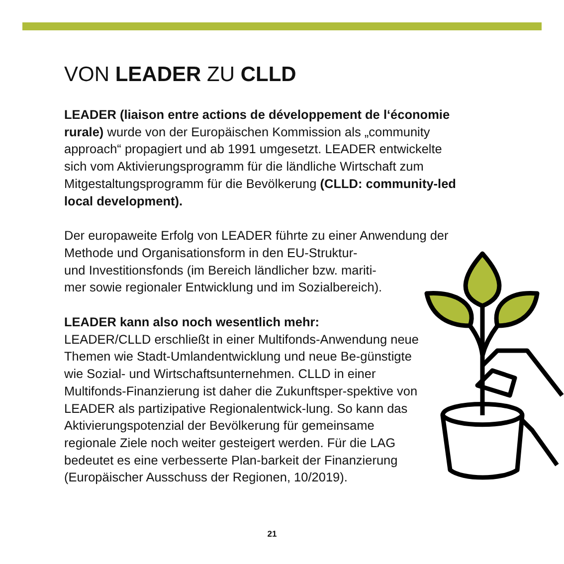VON LEADER ZU CLLD
LEADER (liaison entre actions de développement de l‘économie rurale) wurde von der Europäischen Kommission als „community approach“ propagiert und ab 1991 umgesetzt. LEADER entwickelte sich vom Aktivierungsprogramm für die ländliche Wirtschaft zum Mitgestaltungsprogramm für die Bevölkerung (CLLD: community-led local development).
Der europaweite Erfolg von LEADER führte zu einer Anwendung der Methode und Organisationsform in den EU-Struktur-
und Investitionsfonds (im Bereich ländlicher bzw. mariti-
mer sowie regionaler Entwicklung und im Sozialbereich).
LEADER kann also noch wesentlich mehr:
LEADER/CLLD erschließt in einer Multifonds-Anwendung neue Themen wie Stadt-Umlandentwicklung und neue Be-günstigte wie Sozial- und Wirtschaftsunternehmen. CLLD in einer Multifonds-Finanzierung ist daher die Zukunftsper-spektive von LEADER als partizipative Regionalentwick-lung. So kann das Aktivierungspotenzial der Bevölkerung für gemeinsame regionale Ziele noch weiter gesteigert werden. Für die LAG bedeutet es eine verbesserte Plan-barkeit der Finanzierung (Europäischer Ausschuss der Regionen, 10/2019).
21